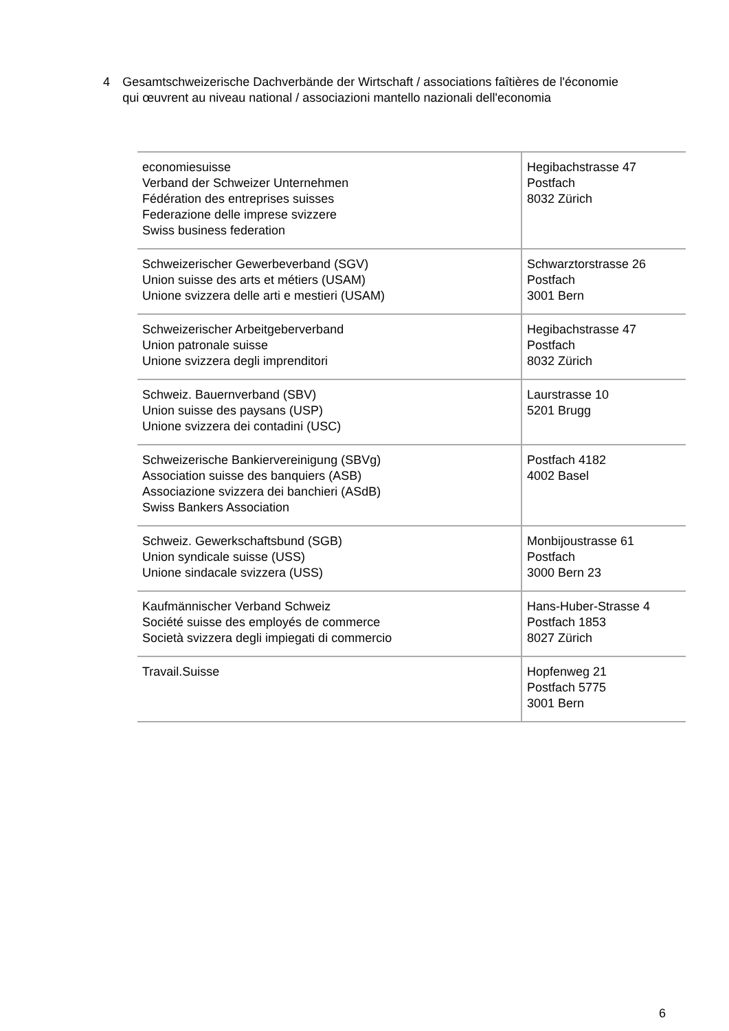4 Gesamtschweizerische Dachverbände der Wirtschaft / associations faîtières de l'économie qui œuvrent au niveau national / associazioni mantello nazionali dell'economia
| economiesuisse Verband der Schweizer Unternehmen Fédération des entreprises suisses Federazione delle imprese svizzere Swiss business federation | Hegibachstrasse 47 Postfach 8032 Zürich |
| Schweizerischer Gewerbeverband (SGV) Union suisse des arts et métiers (USAM) Unione svizzera delle arti e mestieri (USAM) | Schwarztorstrasse 26 Postfach 3001 Bern |
| Schweizerischer Arbeitgeberverband Union patronale suisse Unione svizzera degli imprenditori | Hegibachstrasse 47 Postfach 8032 Zürich |
| Schweiz. Bauernverband (SBV) Union suisse des paysans (USP) Unione svizzera dei contadini (USC) | Laurstrasse 10 5201 Brugg |
| Schweizerische Bankiervereinigung (SBVg) Association suisse des banquiers (ASB) Associazione svizzera dei banchieri (ASdB) Swiss Bankers Association | Postfach 4182 4002 Basel |
| Schweiz. Gewerkschaftsbund (SGB) Union syndicale suisse (USS) Unione sindacale svizzera (USS) | Monbijoustrasse 61 Postfach 3000 Bern 23 |
| Kaufmännischer Verband Schweiz Société suisse des employés de commerce Società svizzera degli impiegati di commercio | Hans-Huber-Strasse 4 Postfach 1853 8027 Zürich |
| Travail.Suisse | Hopfenweg 21 Postfach 5775 3001 Bern |
6